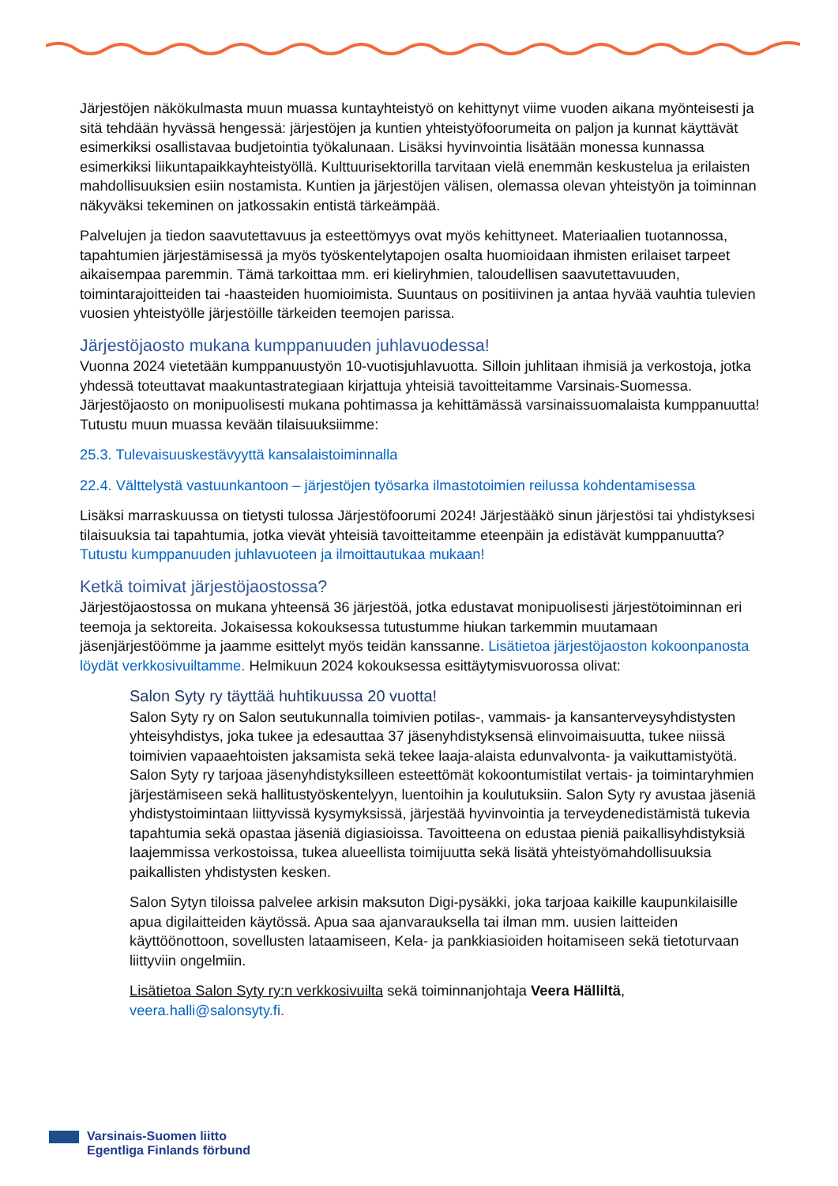Järjestöjen näkökulmasta muun muassa kuntayhteistyö on kehittynyt viime vuoden aikana myönteisesti ja sitä tehdään hyvässä hengessä: järjestöjen ja kuntien yhteistyöfoorumeita on paljon ja kunnat käyttävät esimerkiksi osallistavaa budjetointia työkalunaan. Lisäksi hyvinvointia lisätään monessa kunnassa esimerkiksi liikuntapaikkayhteistyöllä. Kulttuurisektorilla tarvitaan vielä enemmän keskustelua ja erilaisten mahdollisuuksien esiin nostamista. Kuntien ja järjestöjen välisen, olemassa olevan yhteistyön ja toiminnan näkyväksi tekeminen on jatkossakin entistä tärkeämpää.
Palvelujen ja tiedon saavutettavuus ja esteettömyys ovat myös kehittyneet. Materiaalien tuotannossa, tapahtumien järjestämisessä ja myös työskentelytapojen osalta huomioidaan ihmisten erilaiset tarpeet aikaisempaa paremmin. Tämä tarkoittaa mm. eri kieliryhmien, taloudellisen saavutettavuuden, toimintarajoitteiden tai -haasteiden huomioimista. Suuntaus on positiivinen ja antaa hyvää vauhtia tulevien vuosien yhteistyölle järjestöille tärkeiden teemojen parissa.
Järjestöjaosto mukana kumppanuuden juhlavuodessa!
Vuonna 2024 vietetään kumppanuustyön 10-vuotisjuhlavuotta. Silloin juhlitaan ihmisiä ja verkostoja, jotka yhdessä toteuttavat maakuntastrategiaan kirjattuja yhteisiä tavoitteitamme Varsinais-Suomessa. Järjestöjaosto on monipuolisesti mukana pohtimassa ja kehittämässä varsinaissuomalaista kumppanuutta! Tutustu muun muassa kevään tilaisuuksiimme:
25.3. Tulevaisuuskestävyyttä kansalaistoiminnalla
22.4. Välttelystä vastuunkantoon – järjestöjen työsarka ilmastotoimien reilussa kohdentamisessa
Lisäksi marraskuussa on tietysti tulossa Järjestöfoorumi 2024! Järjestääkö sinun järjestösi tai yhdistyksesi tilaisuuksia tai tapahtumia, jotka vievät yhteisiä tavoitteitamme eteenpäin ja edistävät kumppanuutta? Tutustu kumppanuuden juhlavuoteen ja ilmoittautukaa mukaan!
Ketkä toimivat järjestöjaostossa?
Järjestöjaostossa on mukana yhteensä 36 järjestöä, jotka edustavat monipuolisesti järjestötoiminnan eri teemoja ja sektoreita. Jokaisessa kokouksessa tutustumme hiukan tarkemmin muutamaan jäsenjärjestöömme ja jaamme esittelyt myös teidän kanssanne. Lisätietoa järjestöjaoston kokoonpanosta löydät verkkosivuiltamme. Helmikuun 2024 kokouksessa esittäytymisvuorossa olivat:
Salon Syty ry täyttää huhtikuussa 20 vuotta!
Salon Syty ry on Salon seutukunnalla toimivien potilas-, vammais- ja kansanterveysyhdistysten yhteisyhdistys, joka tukee ja edesauttaa 37 jäsenyhdistyksensä elinvoimaisuutta, tukee niissä toimivien vapaaehtoisten jaksamista sekä tekee laaja-alaista edunvalvonta- ja vaikuttamistyötä. Salon Syty ry tarjoaa jäsenyhdistyksilleen esteettömät kokoontumistilat vertais- ja toimintaryhmien järjestämiseen sekä hallitustyöskentelyyn, luentoihin ja koulutuksiin. Salon Syty ry avustaa jäseniä yhdistystoimintaan liittyvissä kysymyksissä, järjestää hyvinvointia ja terveydenedistämistä tukevia tapahtumia sekä opastaa jäseniä digiasioissa. Tavoitteena on edustaa pieniä paikallisyhdistyksiä laajemmissa verkostoissa, tukea alueellista toimijuutta sekä lisätä yhteistyömahdollisuuksia paikallisten yhdistysten kesken.
Salon Sytyn tiloissa palvelee arkisin maksuton Digi-pysäkki, joka tarjoaa kaikille kaupunkilaisille apua digilaitteiden käytössä. Apua saa ajanvarauksella tai ilman mm. uusien laitteiden käyttöönottoon, sovellusten lataamiseen, Kela- ja pankkiasioiden hoitamiseen sekä tietoturvaan liittyviin ongelmiin.
Lisätietoa Salon Syty ry:n verkkosivuilta sekä toiminnanjohtaja Veera Hälliltä, veera.halli@salonsyty.fi.
Varsinais-Suomen liitto
Egentliga Finlands förbund